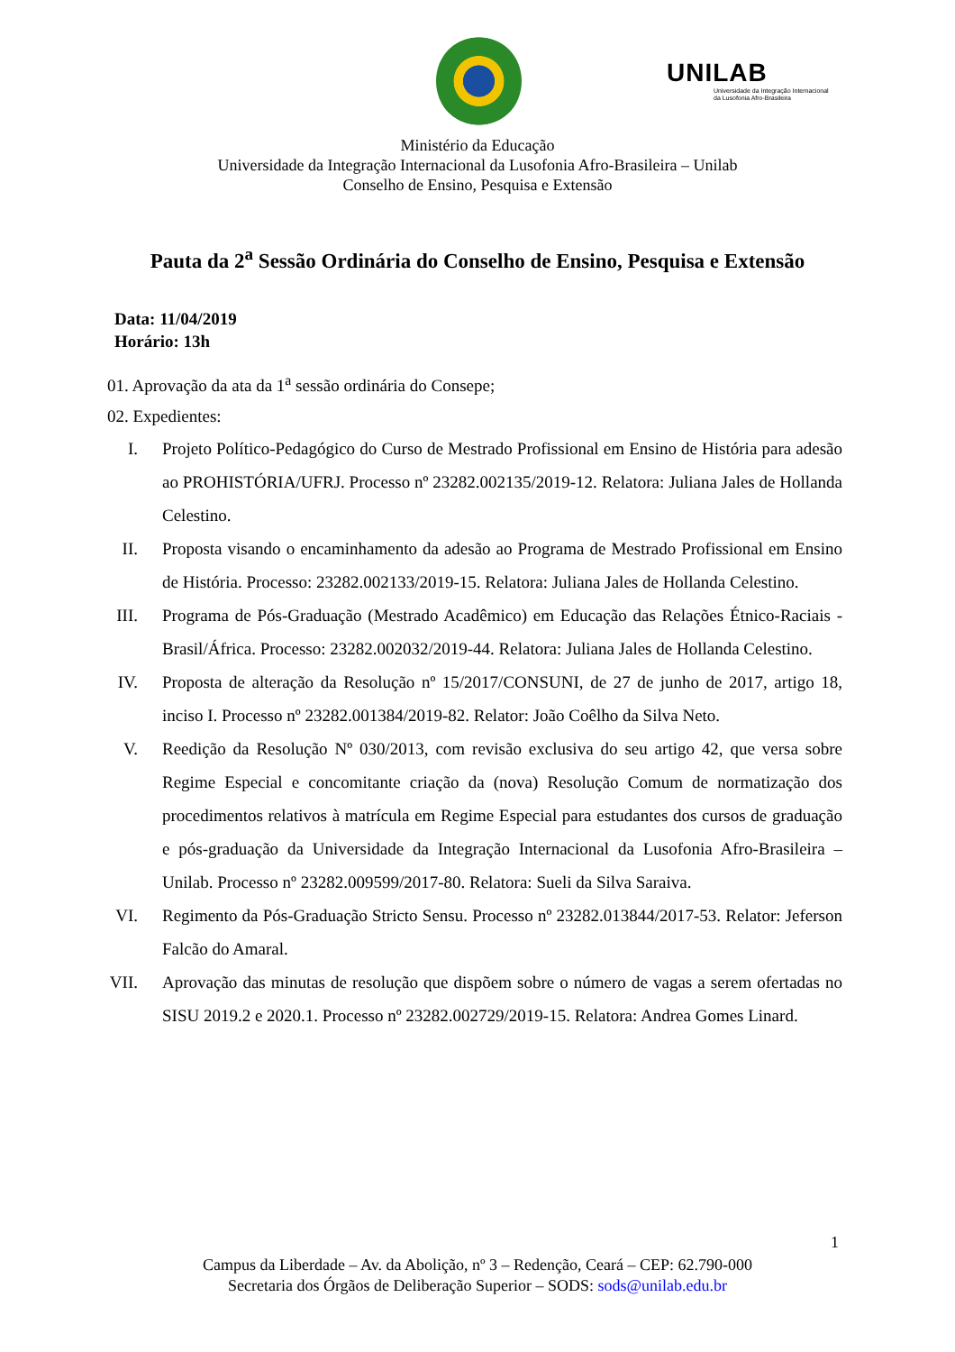UNILAB
Universidade da Integração Internacional
da Lusofonia Afro-Brasileira
Ministério da Educação
Universidade da Integração Internacional da Lusofonia Afro-Brasileira – Unilab
Conselho de Ensino, Pesquisa e Extensão
Pauta da 2<sup>a</sup> Sessão Ordinária do Conselho de Ensino, Pesquisa e Extensão
Data: 11/04/2019
Horário: 13h
01. Aprovação da ata da 1<sup>a</sup> sessão ordinária do Consepe;
02. Expedientes:
I. Projeto Político-Pedagógico do Curso de Mestrado Profissional em Ensino de História para adesão ao PROHISTÓRIA/UFRJ. Processo nº 23282.002135/2019-12. Relatora: Juliana Jales de Hollanda Celestino.
II. Proposta visando o encaminhamento da adesão ao Programa de Mestrado Profissional em Ensino de História. Processo: 23282.002133/2019-15. Relatora: Juliana Jales de Hollanda Celestino.
III. Programa de Pós-Graduação (Mestrado Acadêmico) em Educação das Relações Étnico-Raciais - Brasil/África. Processo: 23282.002032/2019-44. Relatora: Juliana Jales de Hollanda Celestino.
IV. Proposta de alteração da Resolução nº 15/2017/CONSUNI, de 27 de junho de 2017, artigo 18, inciso I. Processo nº 23282.001384/2019-82. Relator: João Coêlho da Silva Neto.
V. Reedição da Resolução Nº 030/2013, com revisão exclusiva do seu artigo 42, que versa sobre Regime Especial e concomitante criação da (nova) Resolução Comum de normatização dos procedimentos relativos à matrícula em Regime Especial para estudantes dos cursos de graduação e pós-graduação da Universidade da Integração Internacional da Lusofonia Afro-Brasileira – Unilab. Processo nº 23282.009599/2017-80. Relatora: Sueli da Silva Saraiva.
VI. Regimento da Pós-Graduação Stricto Sensu. Processo nº 23282.013844/2017-53. Relator: Jeferson Falcão do Amaral.
VII. Aprovação das minutas de resolução que dispõem sobre o número de vagas a serem ofertadas no SISU 2019.2 e 2020.1. Processo nº 23282.002729/2019-15. Relatora: Andrea Gomes Linard.
1
Campus da Liberdade – Av. da Abolição, nº 3 – Redenção, Ceará – CEP: 62.790-000
Secretaria dos Órgãos de Deliberação Superior – SODS: sods@unilab.edu.br